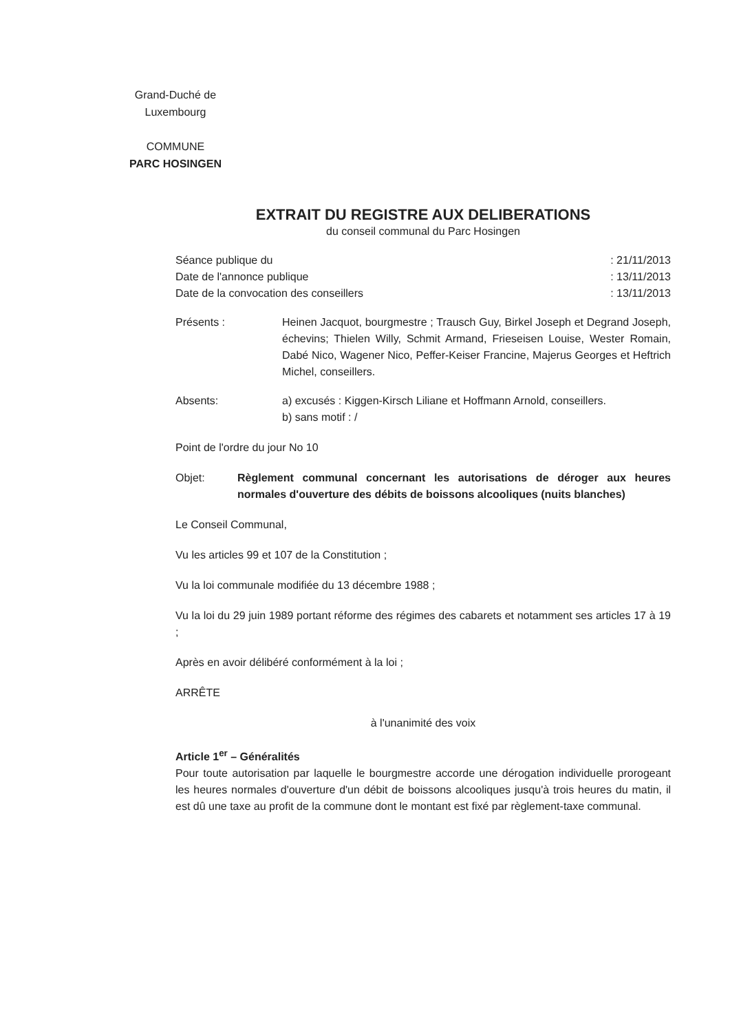Grand-Duché de
Luxembourg
COMMUNE
PARC HOSINGEN
EXTRAIT DU REGISTRE AUX DELIBERATIONS
du conseil communal du Parc Hosingen
Séance publique du: 21/11/2013
Date de l'annonce publique: 13/11/2013
Date de la convocation des conseillers: 13/11/2013
Présents : Heinen Jacquot, bourgmestre ; Trausch Guy, Birkel Joseph et Degrand Joseph, échevins; Thielen Willy, Schmit Armand, Frieseisen Louise, Wester Romain, Dabé Nico, Wagener Nico, Peffer-Keiser Francine, Majerus Georges et Heftrich Michel, conseillers.
Absents: a) excusés : Kiggen-Kirsch Liliane et Hoffmann Arnold, conseillers.
b) sans motif : /
Point de l'ordre du jour No 10
Objet: Règlement communal concernant les autorisations de déroger aux heures normales d'ouverture des débits de boissons alcooliques (nuits blanches)
Le Conseil Communal,
Vu les articles 99 et 107 de la Constitution ;
Vu la loi communale modifiée du 13 décembre 1988 ;
Vu la loi du 29 juin 1989 portant réforme des régimes des cabarets et notamment ses articles 17 à 19 ;
Après en avoir délibéré conformément à la loi ;
ARRÊTE
à l'unanimité des voix
Article 1<sup>er</sup> – Généralités
Pour toute autorisation par laquelle le bourgmestre accorde une dérogation individuelle prorogeant les heures normales d'ouverture d'un débit de boissons alcooliques jusqu'à trois heures du matin, il est dû une taxe au profit de la commune dont le montant est fixé par règlement-taxe communal.